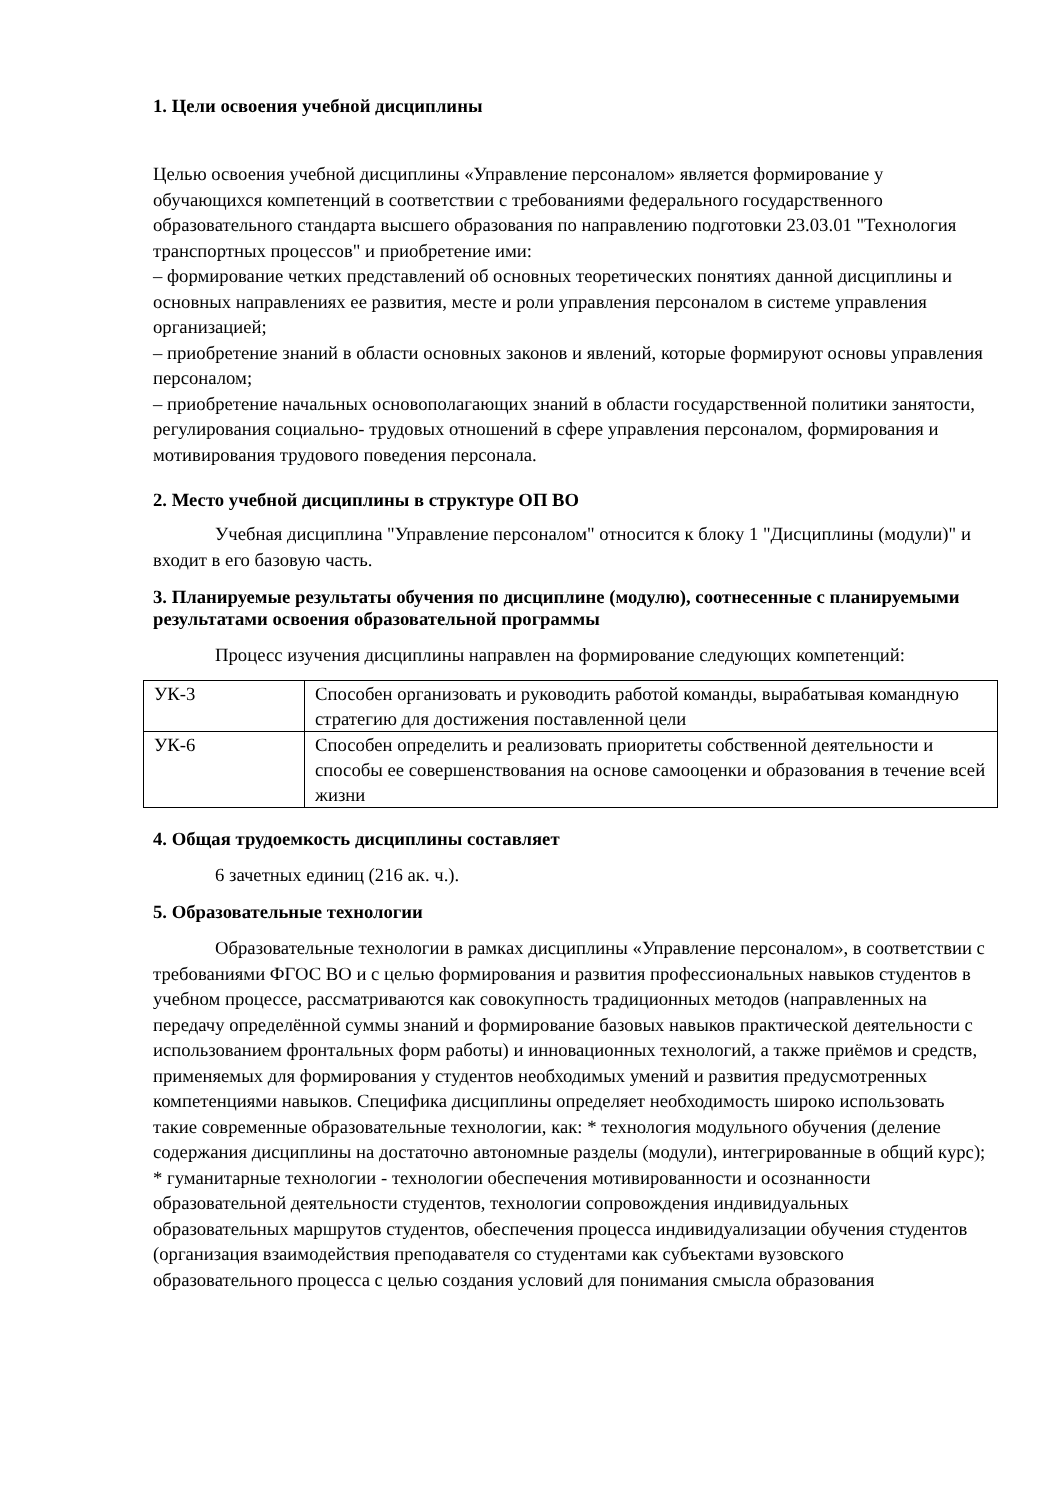1. Цели освоения учебной дисциплины
Целью освоения учебной дисциплины «Управление персоналом» является формирование у обучающихся компетенций в соответствии с требованиями федерального государственного образовательного стандарта высшего образования по направлению подготовки 23.03.01 "Технология транспортных процессов" и приобретение ими:
– формирование четких представлений об основных теоретических понятиях данной дисциплины и основных направлениях ее развития, месте и роли управления персоналом в системе управления организацией;
– приобретение знаний в области основных законов и явлений, которые формируют основы управления персоналом;
– приобретение начальных основополагающих знаний в области государственной политики занятости, регулирования социально- трудовых отношений в сфере управления персоналом, формирования и мотивирования трудового поведения персонала.
2. Место учебной дисциплины в структуре ОП ВО
Учебная дисциплина "Управление персоналом" относится к блоку 1 "Дисциплины (модули)" и входит в его базовую часть.
3. Планируемые результаты обучения по дисциплине (модулю), соотнесенные с планируемыми результатами освоения образовательной программы
Процесс изучения дисциплины направлен на формирование следующих компетенций:
| УК-3 | Способен организовать и руководить работой команды, вырабатывая командную стратегию для достижения поставленной цели |
| УК-6 | Способен определить и реализовать приоритеты собственной деятельности и способы ее совершенствования на основе самооценки и образования в течение всей жизни |
4. Общая трудоемкость дисциплины составляет
6 зачетных единиц (216 ак. ч.).
5. Образовательные технологии
Образовательные технологии в рамках дисциплины «Управление персоналом», в соответствии с требованиями ФГОС ВО и с целью формирования и развития профессиональных навыков студентов в учебном процессе, рассматриваются как совокупность традиционных методов (направленных на передачу определённой суммы знаний и формирование базовых навыков практической деятельности с использованием фронтальных форм работы) и инновационных технологий, а также приёмов и средств, применяемых для формирования у студентов необходимых умений и развития предусмотренных компетенциями навыков. Специфика дисциплины определяет необходимость широко использовать такие современные образовательные технологии, как: * технология модульного обучения (деление содержания дисциплины на достаточно автономные разделы (модули), интегрированные в общий курс); * гуманитарные технологии - технологии обеспечения мотивированности и осознанности образовательной деятельности студентов, технологии сопровождения индивидуальных образовательных маршрутов студентов, обеспечения процесса индивидуализации обучения студентов (организация взаимодействия преподавателя со студентами как субъектами вузовского образовательного процесса с целью создания условий для понимания смысла образования